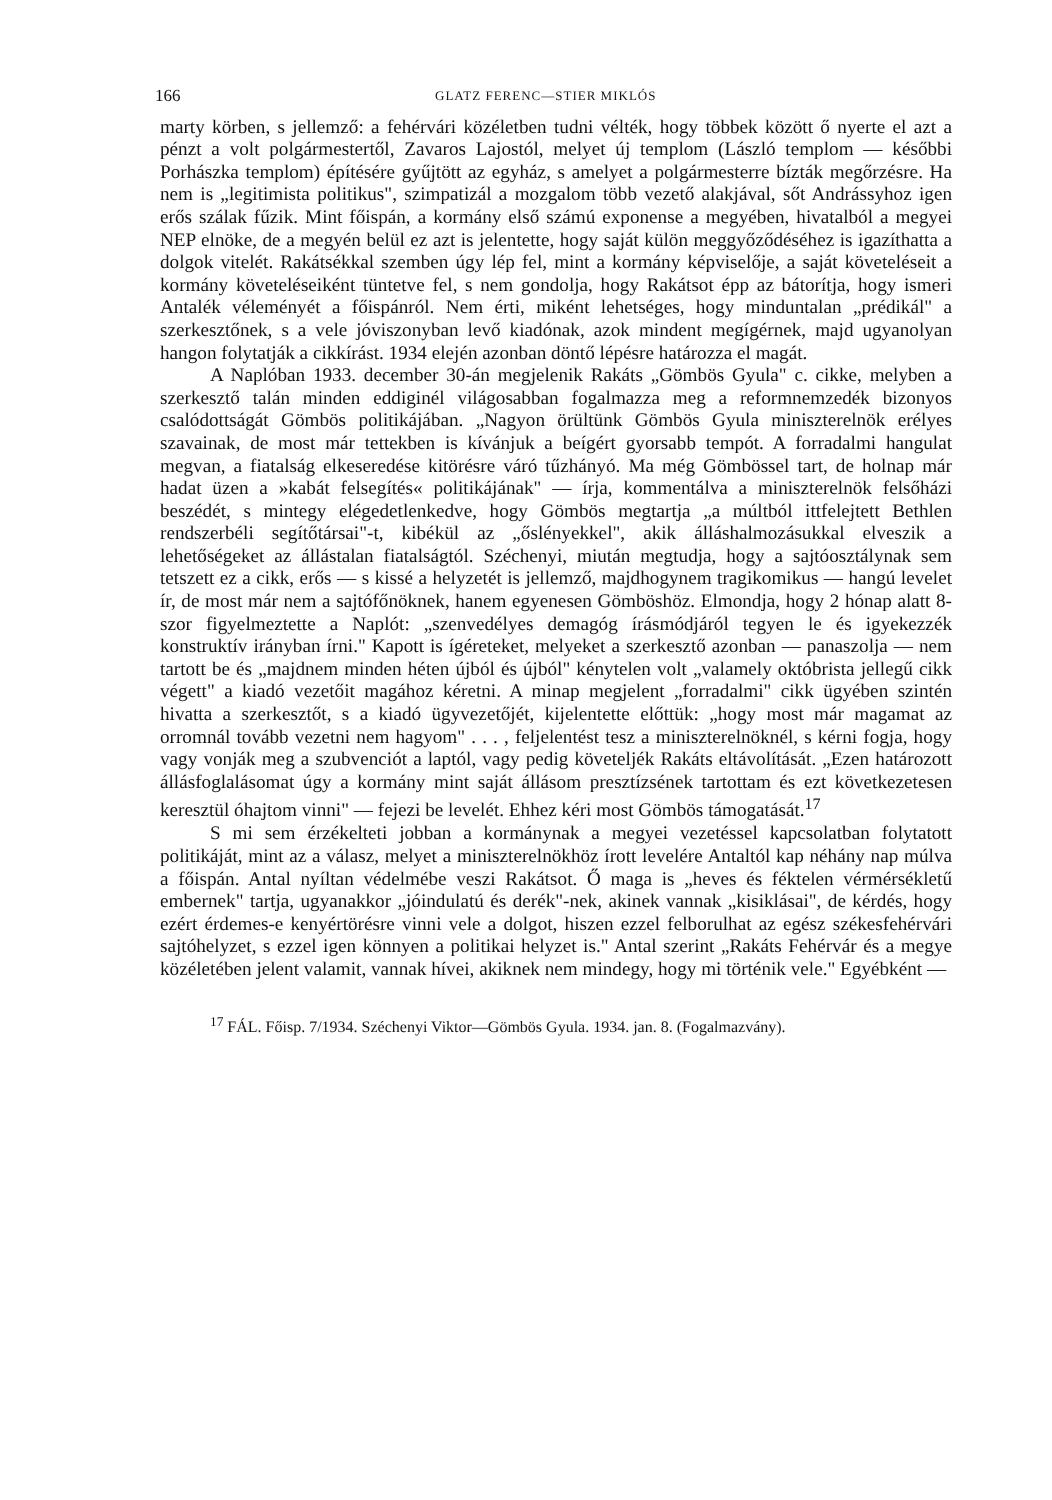166 GLATZ FERENC—STIER MIKLÓS
marty körben, s jellemző: a fehérvári közéletben tudni vélték, hogy többek között ő nyerte el azt a pénzt a volt polgármestertől, Zavaros Lajostól, melyet új templom (László templom — későbbi Porhászka templom) építésére gyűjtött az egyház, s amelyet a polgármesterre bízták megőrzésre. Ha nem is „legitimista politikus", szimpatizál a mozgalom több vezető alakjával, sőt Andrássyhoz igen erős szálak fűzik. Mint főispán, a kormány első számú exponense a megyében, hivatalból a megyei NEP elnöke, de a megyén belül ez azt is jelentette, hogy saját külön meggyőződéséhez is igazíthatta a dolgok vitelét. Rakátsékkal szemben úgy lép fel, mint a kormány képviselője, a saját követeléseit a kormány követeléseiként tüntetve fel, s nem gondolja, hogy Rakátsot épp az bátorítja, hogy ismeri Antalék véleményét a főispánról. Nem érti, miként lehetséges, hogy minduntalan „prédikál" a szerkesztőnek, s a vele jóviszonyban levő kiadónak, azok mindent megígérnek, majd ugyanolyan hangon folytatják a cikkírást. 1934 elején azonban döntő lépésre határozza el magát.
A Naplóban 1933. december 30-án megjelenik Rakáts „Gömbös Gyula" c. cikke, melyben a szerkesztő talán minden eddiginél világosabban fogalmazza meg a reformnemzedék bizonyos csalódottságát Gömbös politikájában. „Nagyon örültünk Gömbös Gyula miniszterelnök erélyes szavainak, de most már tettekben is kívánjuk a beígért gyorsabb tempót. A forradalmi hangulat megvan, a fiatalság elkeseredése kitörésre váró tűzhányó. Ma még Gömbössel tart, de holnap már hadat üzen a »kabát felsegítés« politikájának" — írja, kommentálva a miniszterelnök felsőházi beszédét, s mintegy elégedetlenkedve, hogy Gömbös megtartja „a múltból ittfelejtett Bethlen rendszerbéli segítőtársai"-t, kibékül az „őslényekkel", akik álláshalmozásukkal elveszik a lehetőségeket az állástalan fiatalságtól. Széchenyi, miután megtudja, hogy a sajtóosztálynak sem tetszett ez a cikk, erős — s kissé a helyzetét is jellemző, majdhogynem tragikomikus — hangú levelet ír, de most már nem a sajtófőnöknek, hanem egyenesen Gömböshöz. Elmondja, hogy 2 hónap alatt 8-szor figyelmeztette a Naplót: „szenvedélyes demagóg írásmódjáról tegyen le és igyekezzék konstruktív irányban írni." Kapott is ígéreteket, melyeket a szerkesztő azonban — panaszolja — nem tartott be és „majdnem minden héten újból és újból" kénytelen volt „valamely októbrista jellegű cikk végett" a kiadó vezetőit magához kéretni. A minap megjelent „forradalmi" cikk ügyében szintén hivatta a szerkesztőt, s a kiadó ügyvezetőjét, kijelentette előttük: „hogy most már magamat az orromnál tovább vezetni nem hagyom" . . . , feljelentést tesz a miniszterelnöknél, s kérni fogja, hogy vagy vonják meg a szubvenciót a laptól, vagy pedig követeljék Rakáts eltávolítását. „Ezen határozott állásfoglalásomat úgy a kormány mint saját állásom presztízsének tartottam és ezt következetesen keresztül óhajtom vinni" — fejezi be levelét. Ehhez kéri most Gömbös támogatását.<sup>17</sup>
S mi sem érzékelteti jobban a kormánynak a megyei vezetéssel kapcsolatban folytatott politikáját, mint az a válasz, melyet a miniszterelnökhöz írott levelére Antaltól kap néhány nap múlva a főispán. Antal nyíltan védelmébe veszi Rakátsot. Ő maga is „heves és féktelen vérmérsékletű embernek" tartja, ugyanakkor „jóindulatú és derék"-nek, akinek vannak „kisiklásai", de kérdés, hogy ezért érdemes-e kenyértörésre vinni vele a dolgot, hiszen ezzel felborulhat az egész székesfehérvári sajtóhelyzet, s ezzel igen könnyen a politikai helyzet is." Antal szerint „Rakáts Fehérvár és a megye közéletében jelent valamit, vannak hívei, akiknek nem mindegy, hogy mi történik vele." Egyébként —
<sup>17</sup> FÁL. Főisp. 7/1934. Széchenyi Viktor—Gömbös Gyula. 1934. jan. 8. (Fogalmazvány).